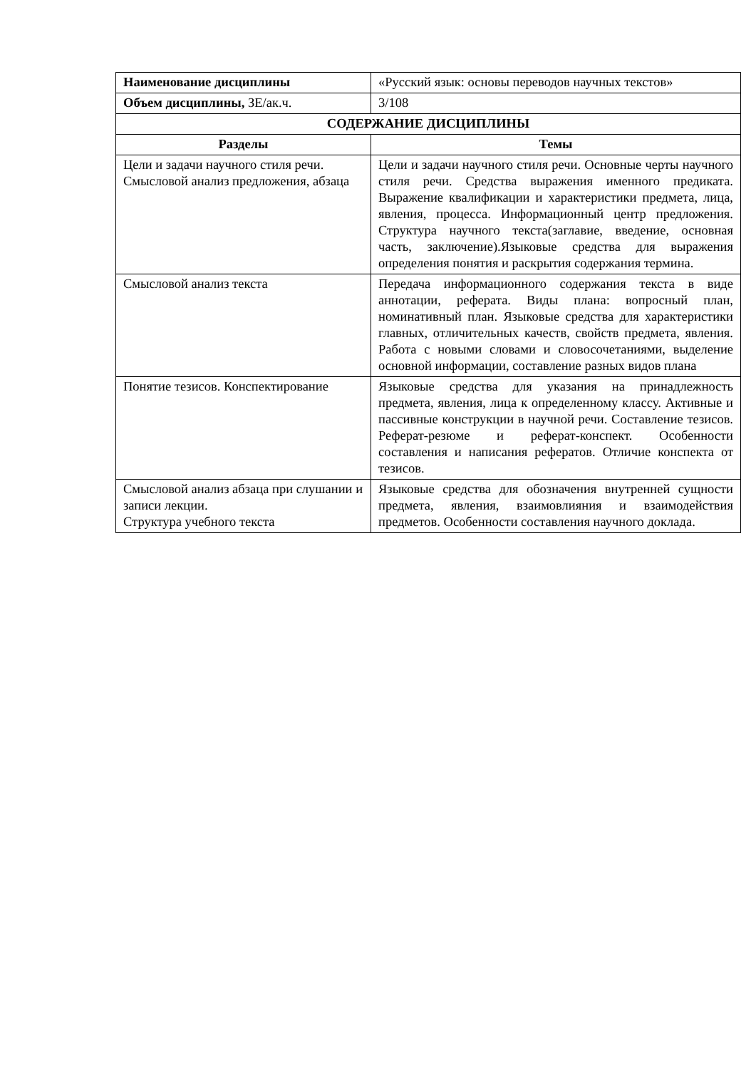| Наименование дисциплины | «Русский язык: основы переводов научных текстов» |
| Объем дисциплины, ЗЕ/ак.ч. | 3/108 |
| СОДЕРЖАНИЕ ДИСЦИПЛИНЫ | |
| Разделы | Темы |
| Цели и задачи научного стиля речи. Смысловой анализ предложения, абзаца | Цели и задачи научного стиля речи. Основные черты научного стиля речи. Средства выражения именного предиката. Выражение квалификации и характеристики предмета, лица, явления, процесса. Информационный центр предложения. Структура научного текста(заглавие, введение, основная часть, заключение).Языковые средства для выражения определения понятия и раскрытия содержания термина. |
| Смысловой анализ текста | Передача информационного содержания текста в виде аннотации, реферата. Виды плана: вопросный план, номинативный план. Языковые средства для характеристики главных, отличительных качеств, свойств предмета, явления. Работа с новыми словами и словосочетаниями, выделение основной информации, составление разных видов плана |
| Понятие тезисов. Конспектирование | Языковые средства для указания на принадлежность предмета, явления, лица к определенному классу. Активные и пассивные конструкции в научной речи. Составление тезисов. Реферат-резюме и реферат-конспект. Особенности составления и написания рефератов. Отличие конспекта от тезисов. |
| Смысловой анализ абзаца при слушании и записи лекции. Структура учебного текста | Языковые средства для обозначения внутренней сущности предмета, явления, взаимовлияния и взаимодействия предметов. Особенности составления научного доклада. |